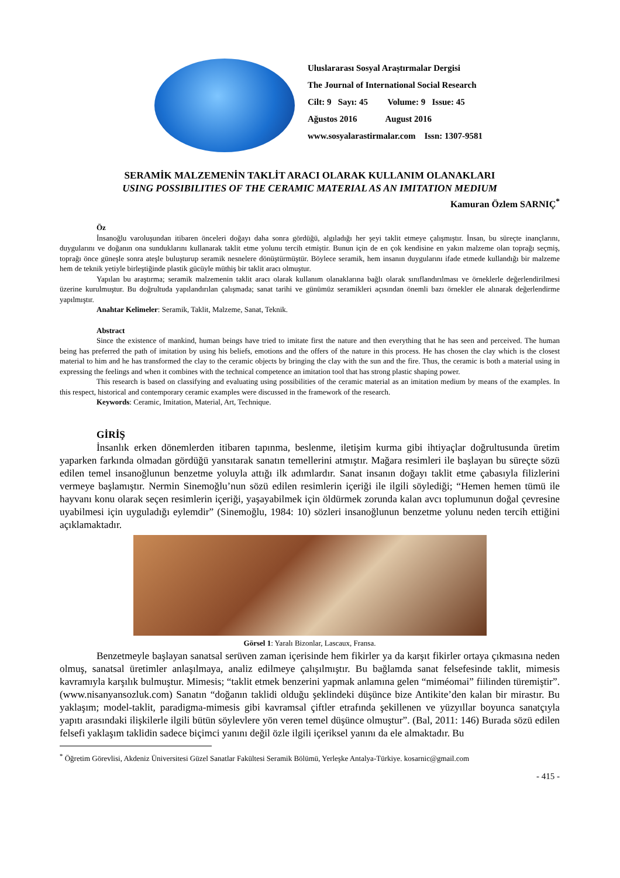Uluslararası Sosyal Araştırmalar Dergisi
The Journal of International Social Research
Cilt: 9 Sayı: 45 Volume: 9 Issue: 45
Ağustos 2016 August 2016
www.sosyalarastirmalar.com Issn: 1307-9581
SERAMİK MALZEMENİN TAKLİT ARACI OLARAK KULLANIM OLANAKLARI
USING POSSIBILITIES OF THE CERAMIC MATERIAL AS AN IMITATION MEDIUM
Kamuran Özlem SARNIÇ<sup>*</sup>
Öz
İnsanoğlu varoluşundan itibaren önceleri doğayı daha sonra gördüğü, algıladığı her şeyi taklit etmeye çalışmıştır. İnsan, bu süreçte inançlarını, duygularını ve doğanın ona sunduklarını kullanarak taklit etme yolunu tercih etmiştir. Bunun için de en çok kendisine en yakın malzeme olan toprağı seçmiş, toprağı önce güneşle sonra ateşle buluşturup seramik nesnelere dönüştürmüştür. Böylece seramik, hem insanın duygularını ifade etmede kullandığı bir malzeme hem de teknik yetiyle birleştiğinde plastik gücüyle müthiş bir taklit aracı olmuştur.
Yapılan bu araştırma; seramik malzemenin taklit aracı olarak kullanım olanaklarına bağlı olarak sınıflandırılması ve örneklerle değerlendirilmesi üzerine kurulmuştur. Bu doğrultuda yapılandırılan çalışmada; sanat tarihi ve günümüz seramikleri açısından önemli bazı örnekler ele alınarak değerlendirme yapılmıştır.
Anahtar Kelimeler: Seramik, Taklit, Malzeme, Sanat, Teknik.
Abstract
Since the existence of mankind, human beings have tried to imitate first the nature and then everything that he has seen and perceived. The human being has preferred the path of imitation by using his beliefs, emotions and the offers of the nature in this process. He has chosen the clay which is the closest material to him and he has transformed the clay to the ceramic objects by bringing the clay with the sun and the fire. Thus, the ceramic is both a material using in expressing the feelings and when it combines with the technical competence an imitation tool that has strong plastic shaping power.
This research is based on classifying and evaluating using possibilities of the ceramic material as an imitation medium by means of the examples. In this respect, historical and contemporary ceramic examples were discussed in the framework of the research.
Keywords: Ceramic, Imitation, Material, Art, Technique.
GİRİŞ
İnsanlık erken dönemlerden itibaren tapınma, beslenme, iletişim kurma gibi ihtiyaçlar doğrultusunda üretim yaparken farkında olmadan gördüğü yansıtarak sanatın temellerini atmıştır. Mağara resimleri ile başlayan bu süreçte sözü edilen temel insanoğlunun benzetme yoluyla attığı ilk adımlardır. Sanat insanın doğayı taklit etme çabasıyla filizlerini vermeye başlamıştır. Nermin Sinemoğlu’nun sözü edilen resimlerin içeriği ile ilgili söylediği; “Hemen hemen tümü ile hayvanı konu olarak seçen resimlerin içeriği, yaşayabilmek için öldürmek zorunda kalan avcı toplumunun doğal çevresine uyabilmesi için uyguladığı eylemdir” (Sinemoğlu, 1984: 10) sözleri insanoğlunun benzetme yolunu neden tercih ettiğini açıklamaktadır.
Görsel 1: Yaralı Bizonlar, Lascaux, Fransa.
Benzetmeyle başlayan sanatsal serüven zaman içerisinde hem fikirler ya da karşıt fikirler ortaya çıkmasına neden olmuş, sanatsal üretimler anlaşılmaya, analiz edilmeye çalışılmıştır. Bu bağlamda sanat felsefesinde taklit, mimesis kavramıyla karşılık bulmuştur. Mimesis; “taklit etmek benzerini yapmak anlamına gelen “miméomai” fiilinden türemiştir”. (www.nisanyansozluk.com) Sanatın “doğanın taklidi olduğu şeklindeki düşünce bize Antikite’den kalan bir mirastır. Bu yaklaşım; model-taklit, paradigma-mimesis gibi kavramsal çiftler etrafında şekillenen ve yüzyıllar boyunca sanatçıyla yapıtı arasındaki ilişkilerle ilgili bütün söylevlere yön veren temel düşünce olmuştur”. (Bal, 2011: 146) Burada sözü edilen felsefi yaklaşım taklidin sadece biçimci yanını değil özle ilgili içeriksel yanını da ele almaktadır. Bu
<sup>*</sup> Öğretim Görevlisi, Akdeniz Üniversitesi Güzel Sanatlar Fakültesi Seramik Bölümü, Yerleşke Antalya-Türkiye. kosarnic@gmail.com
- 415 -